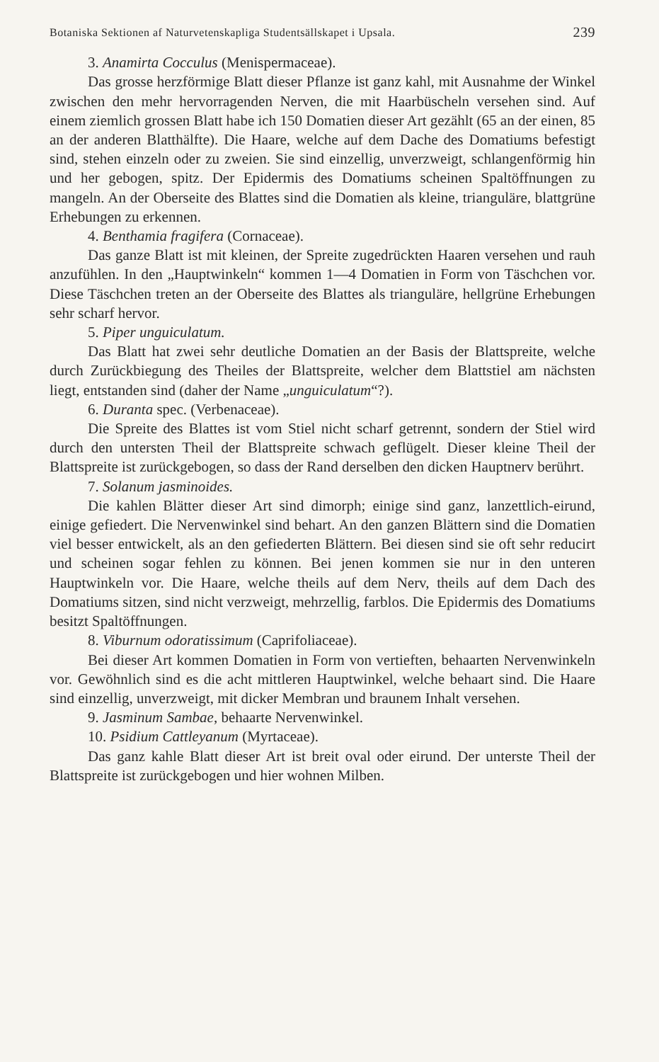Botaniska Sektionen af Naturvetenskapliga Studentsällskapet i Upsala. 239
3. Anamirta Cocculus (Menispermaceae).
Das grosse herzförmige Blatt dieser Pflanze ist ganz kahl, mit Ausnahme der Winkel zwischen den mehr hervorragenden Nerven, die mit Haarbüscheln versehen sind. Auf einem ziemlich grossen Blatt habe ich 150 Domatien dieser Art gezählt (65 an der einen, 85 an der anderen Blatthälfte). Die Haare, welche auf dem Dache des Domatiums befestigt sind, stehen einzeln oder zu zweien. Sie sind einzellig, unverzweigt, schlangenförmig hin und her gebogen, spitz. Der Epidermis des Domatiums scheinen Spaltöffnungen zu mangeln. An der Oberseite des Blattes sind die Domatien als kleine, trianguläre, blattgrüne Erhebungen zu erkennen.
4. Benthamia fragifera (Cornaceae).
Das ganze Blatt ist mit kleinen, der Spreite zugedrückten Haaren versehen und rauh anzufühlen. In den „Hauptwinkeln“ kommen 1—4 Domatien in Form von Täschchen vor. Diese Täschchen treten an der Oberseite des Blattes als trianguläre, hellgrüne Erhebungen sehr scharf hervor.
5. Piper unguiculatum.
Das Blatt hat zwei sehr deutliche Domatien an der Basis der Blattspreite, welche durch Zurückbiegung des Theiles der Blattspreite, welcher dem Blattstiel am nächsten liegt, entstanden sind (daher der Name „unguiculatum“?).
6. Duranta spec. (Verbenaceae).
Die Spreite des Blattes ist vom Stiel nicht scharf getrennt, sondern der Stiel wird durch den untersten Theil der Blattspreite schwach geflügelt. Dieser kleine Theil der Blattspreite ist zurückgebogen, so dass der Rand derselben den dicken Hauptnerv berührt.
7. Solanum jasminoides.
Die kahlen Blätter dieser Art sind dimorph; einige sind ganz, lanzettlich-eirund, einige gefiedert. Die Nervenwinkel sind behart. An den ganzen Blättern sind die Domatien viel besser entwickelt, als an den gefiederten Blättern. Bei diesen sind sie oft sehr reducirt und scheinen sogar fehlen zu können. Bei jenen kommen sie nur in den unteren Hauptwinkeln vor. Die Haare, welche theils auf dem Nerv, theils auf dem Dach des Domatiums sitzen, sind nicht verzweigt, mehrzellig, farblos. Die Epidermis des Domatiums besitzt Spaltöffnungen.
8. Viburnum odoratissimum (Caprifoliaceae).
Bei dieser Art kommen Domatien in Form von vertieften, behaarten Nervenwinkeln vor. Gewöhnlich sind es die acht mittleren Hauptwinkel, welche behaart sind. Die Haare sind einzellig, unverzweigt, mit dicker Membran und braunem Inhalt versehen.
9. Jasminum Sambae, behaarte Nervenwinkel.
10. Psidium Cattleyanum (Myrtaceae).
Das ganz kahle Blatt dieser Art ist breit oval oder eirund. Der unterste Theil der Blattspreite ist zurückgebogen und hier wohnen Milben.